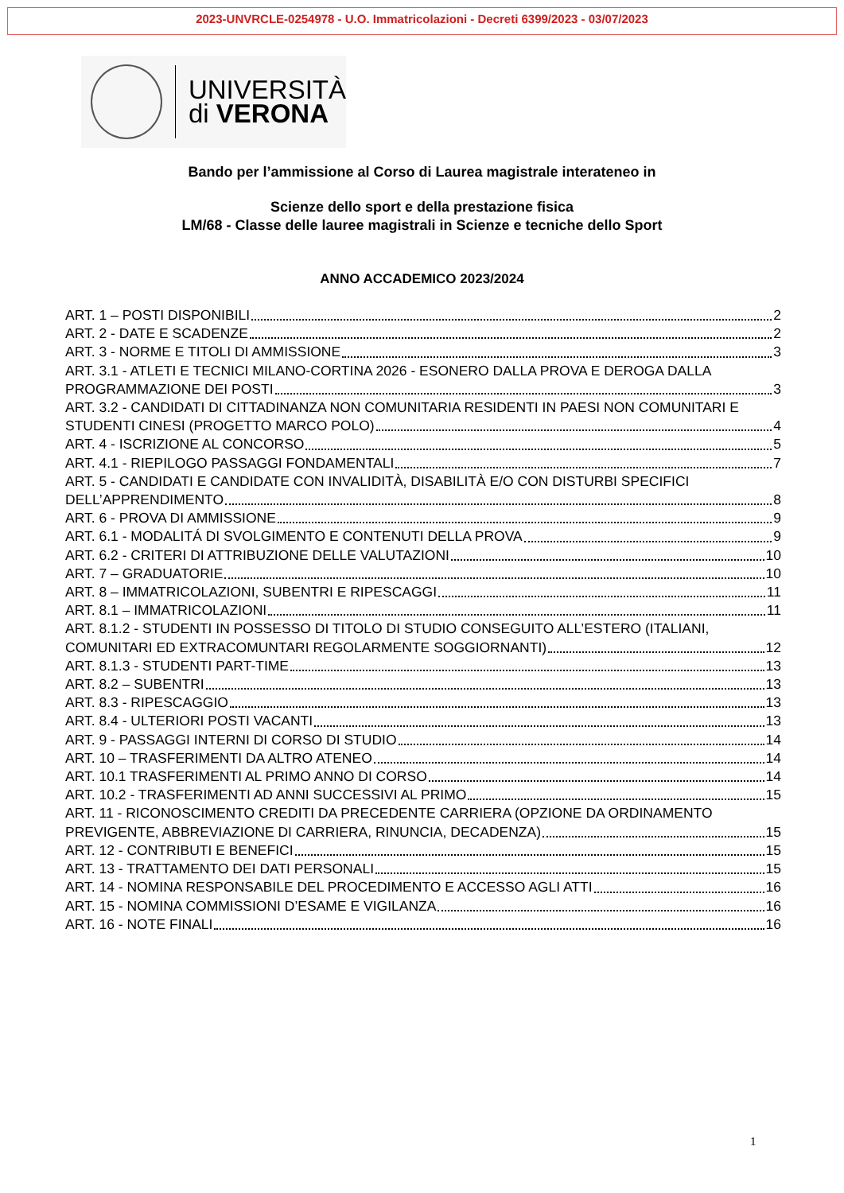2023-UNVRCLE-0254978 - U.O. Immatricolazioni - Decreti 6399/2023 - 03/07/2023
UNIVERSITÀ
di VERONA
Bando per l’ammissione al Corso di Laurea magistrale interateneo in
Scienze dello sport e della prestazione fisica
LM/68 - Classe delle lauree magistrali in Scienze e tecniche dello Sport
ANNO ACCADEMICO 2023/2024
ART. 1 – POSTI DISPONIBILI 2
ART. 2 - DATE E SCADENZE 2
ART. 3 - NORME E TITOLI DI AMMISSIONE 3
ART. 3.1 - ATLETI E TECNICI MILANO-CORTINA 2026 - ESONERO DALLA PROVA E DEROGA DALLA
PROGRAMMAZIONE DEI POSTI 3
ART. 3.2 - CANDIDATI DI CITTADINANZA NON COMUNITARIA RESIDENTI IN PAESI NON COMUNITARI E
STUDENTI CINESI (PROGETTO MARCO POLO) 4
ART. 4 - ISCRIZIONE AL CONCORSO 5
ART. 4.1 - RIEPILOGO PASSAGGI FONDAMENTALI 7
ART. 5 - CANDIDATI E CANDIDATE CON INVALIDITÀ, DISABILITÀ E/O CON DISTURBI SPECIFICI
DELL’APPRENDIMENTO 8
ART. 6 - PROVA DI AMMISSIONE 9
ART. 6.1 - MODALITÁ DI SVOLGIMENTO E CONTENUTI DELLA PROVA 9
ART. 6.2 - CRITERI DI ATTRIBUZIONE DELLE VALUTAZIONI 10
ART. 7 – GRADUATORIE 10
ART. 8 – IMMATRICOLAZIONI, SUBENTRI E RIPESCAGGI 11
ART. 8.1 – IMMATRICOLAZIONI 11
ART. 8.1.2 - STUDENTI IN POSSESSO DI TITOLO DI STUDIO CONSEGUITO ALL’ESTERO (ITALIANI,
COMUNITARI ED EXTRACOMUNTARI REGOLARMENTE SOGGIORNANTI) 12
ART. 8.1.3 - STUDENTI PART-TIME 13
ART. 8.2 – SUBENTRI 13
ART. 8.3 - RIPESCAGGIO 13
ART. 8.4 - ULTERIORI POSTI VACANTI 13
ART. 9 - PASSAGGI INTERNI DI CORSO DI STUDIO 14
ART. 10 – TRASFERIMENTI DA ALTRO ATENEO 14
ART. 10.1 TRASFERIMENTI AL PRIMO ANNO DI CORSO 14
ART. 10.2 - TRASFERIMENTI AD ANNI SUCCESSIVI AL PRIMO 15
ART. 11 - RICONOSCIMENTO CREDITI DA PRECEDENTE CARRIERA (OPZIONE DA ORDINAMENTO
PREVIGENTE, ABBREVIAZIONE DI CARRIERA, RINUNCIA, DECADENZA) 15
ART. 12 - CONTRIBUTI E BENEFICI 15
ART. 13 - TRATTAMENTO DEI DATI PERSONALI 15
ART. 14 - NOMINA RESPONSABILE DEL PROCEDIMENTO E ACCESSO AGLI ATTI 16
ART. 15 - NOMINA COMMISSIONI D’ESAME E VIGILANZA 16
ART. 16 - NOTE FINALI 16
1